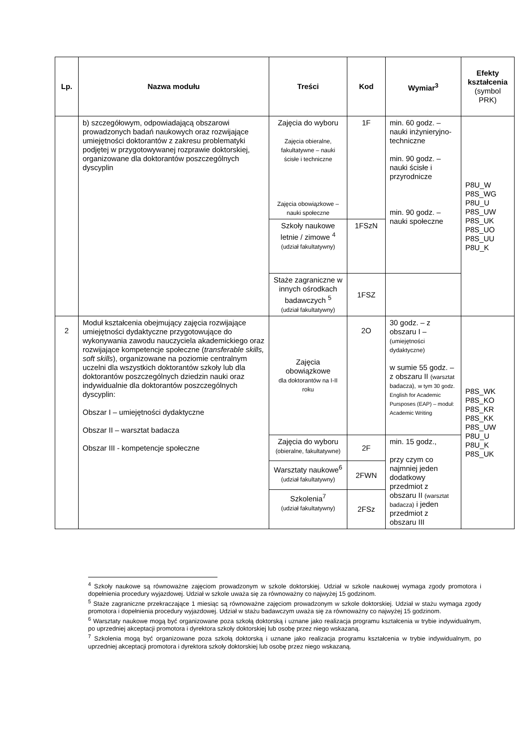| Lp. | Nazwa modułu | Treści | Kod | Wymiar<sup>3</sup> | Efekty kształcenia (symbol PRK) |
| --- | --- | --- | --- | --- | --- |
| | b) szczegółowym, odpowiadającą obszarowi prowadzonych badań naukowych oraz rozwijające umiejętności doktorantów z zakresu problematyki podjętej w przygotowywanej rozprawie doktorskiej, organizowane dla doktorantów poszczególnych dyscyplin | Zajęcia do wyboru Zajęcia obieralne, fakultatywne – nauki ścisłe i techniczne Zajęcia obowiązkowe – nauki społeczne | 1F | min. 60 godz. – nauki inżynieryjno-techniczne min. 90 godz. – nauki ścisłe i przyrodnicze min. 90 godz. – nauki społeczne | P8U_W P8S_WG P8U_U P8S_UW P8S_UK P8S_UO P8S_UU P8U_K |
| | | Szkoły naukowe letnie / zimowe <sup>4</sup> (udział fakultatywny) | 1FSzN | | |
| | | Staże zagraniczne w innych ośrodkach badawczych <sup>5</sup> (udział fakultatywny) | 1FSZ | | |
| 2 | Moduł kształcenia obejmujący zajęcia rozwijające umiejętności dydaktyczne przygotowujące do wykonywania zawodu nauczyciela akademickiego oraz rozwijające kompetencje społeczne ( transferable skills, soft skills ), organizowane na poziomie centralnym uczelni dla wszystkich doktorantów szkoły lub dla doktorantów poszczególnych dziedzin nauki oraz indywidualnie dla doktorantów poszczególnych dyscyplin: Obszar I – umiejętności dydaktyczne Obszar II – warsztat badacza Obszar III - kompetencje społeczne | Zajęcia obowiązkowe dla doktorantów na I-II roku | 2O | 30 godz. – z obszaru I – (umiejętności dydaktyczne) w sumie 55 godz. – z obszaru II (warsztat badacza), w tym 30 godz. English for Academic Pursposes (EAP) – moduł: Academic Writing | P8S_WK P8S_KO P8S_KR P8S_KK P8S_UW P8U_U P8U_K P8S_UK |
| | | Zajęcia do wyboru (obieralne, fakultatywne) | 2F | min. 15 godz., przy czym co najmniej jeden dodatkowy przedmiot z obszaru II (warsztat badacza) i jeden przedmiot z obszaru III | |
| | | Warsztaty naukowe<sup>6</sup> (udział fakultatywny) | 2FWN | | |
| | | Szkolenia<sup>7</sup> (udział fakultatywny) | 2FSz | | |
<sup>4</sup> Szkoły naukowe są równoważne zajęciom prowadzonym w szkole doktorskiej. Udział w szkole naukowej wymaga zgody promotora i dopełnienia procedury wyjazdowej. Udział w szkole uważa się za równoważny co najwyżej 15 godzinom.
<sup>5</sup> Staże zagraniczne przekraczające 1 miesiąc są równoważne zajęciom prowadzonym w szkole doktorskiej. Udział w stażu wymaga zgody promotora i dopełnienia procedury wyjazdowej. Udział w stażu badawczym uważa się za równoważny co najwyżej 15 godzinom.
<sup>6</sup> Warsztaty naukowe mogą być organizowane poza szkołą doktorską i uznane jako realizacja programu kształcenia w trybie indywidualnym, po uprzedniej akceptacji promotora i dyrektora szkoły doktorskiej lub osobę przez niego wskazaną.
<sup>7</sup> Szkolenia mogą być organizowane poza szkołą doktorską i uznane jako realizacja programu kształcenia w trybie indywidualnym, po uprzedniej akceptacji promotora i dyrektora szkoły doktorskiej lub osobę przez niego wskazaną.